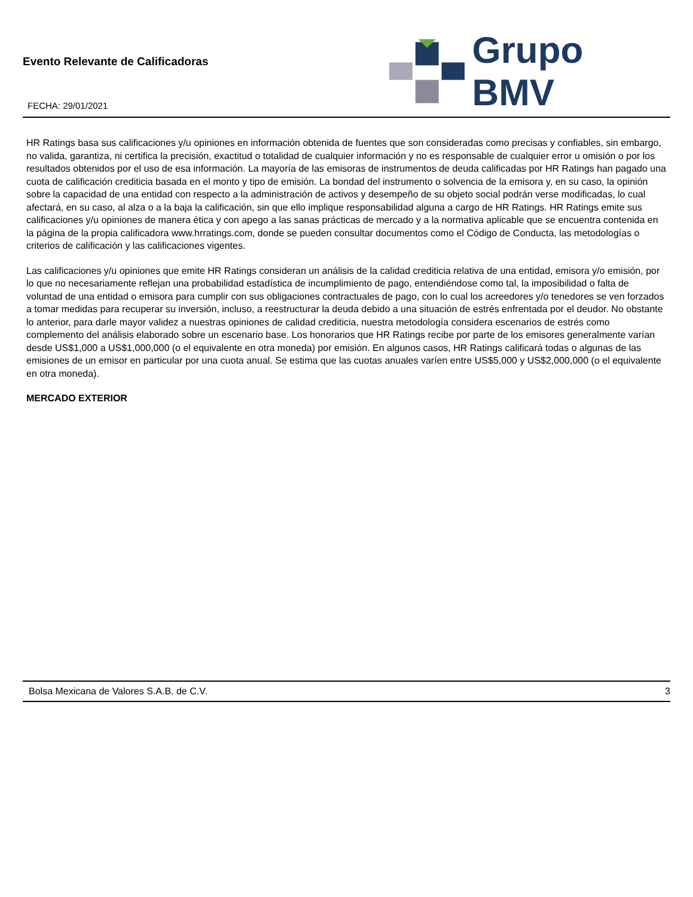Evento Relevante de Calificadoras
FECHA: 29/01/2021
Grupo BMV
HR Ratings basa sus calificaciones y/u opiniones en información obtenida de fuentes que son consideradas como precisas y confiables, sin embargo, no valida, garantiza, ni certifica la precisión, exactitud o totalidad de cualquier información y no es responsable de cualquier error u omisión o por los resultados obtenidos por el uso de esa información. La mayoría de las emisoras de instrumentos de deuda calificadas por HR Ratings han pagado una cuota de calificación crediticia basada en el monto y tipo de emisión. La bondad del instrumento o solvencia de la emisora y, en su caso, la opinión sobre la capacidad de una entidad con respecto a la administración de activos y desempeño de su objeto social podrán verse modificadas, lo cual afectará, en su caso, al alza o a la baja la calificación, sin que ello implique responsabilidad alguna a cargo de HR Ratings. HR Ratings emite sus calificaciones y/u opiniones de manera ética y con apego a las sanas prácticas de mercado y a la normativa aplicable que se encuentra contenida en la página de la propia calificadora www.hrratings.com, donde se pueden consultar documentos como el Código de Conducta, las metodologías o criterios de calificación y las calificaciones vigentes.
Las calificaciones y/u opiniones que emite HR Ratings consideran un análisis de la calidad crediticia relativa de una entidad, emisora y/o emisión, por lo que no necesariamente reflejan una probabilidad estadística de incumplimiento de pago, entendiéndose como tal, la imposibilidad o falta de voluntad de una entidad o emisora para cumplir con sus obligaciones contractuales de pago, con lo cual los acreedores y/o tenedores se ven forzados a tomar medidas para recuperar su inversión, incluso, a reestructurar la deuda debido a una situación de estrés enfrentada por el deudor. No obstante lo anterior, para darle mayor validez a nuestras opiniones de calidad crediticia, nuestra metodología considera escenarios de estrés como complemento del análisis elaborado sobre un escenario base. Los honorarios que HR Ratings recibe por parte de los emisores generalmente varían desde US$1,000 a US$1,000,000 (o el equivalente en otra moneda) por emisión. En algunos casos, HR Ratings calificará todas o algunas de las emisiones de un emisor en particular por una cuota anual. Se estima que las cuotas anuales varíen entre US$5,000 y US$2,000,000 (o el equivalente en otra moneda).
MERCADO EXTERIOR
Bolsa Mexicana de Valores S.A.B. de C.V. 3